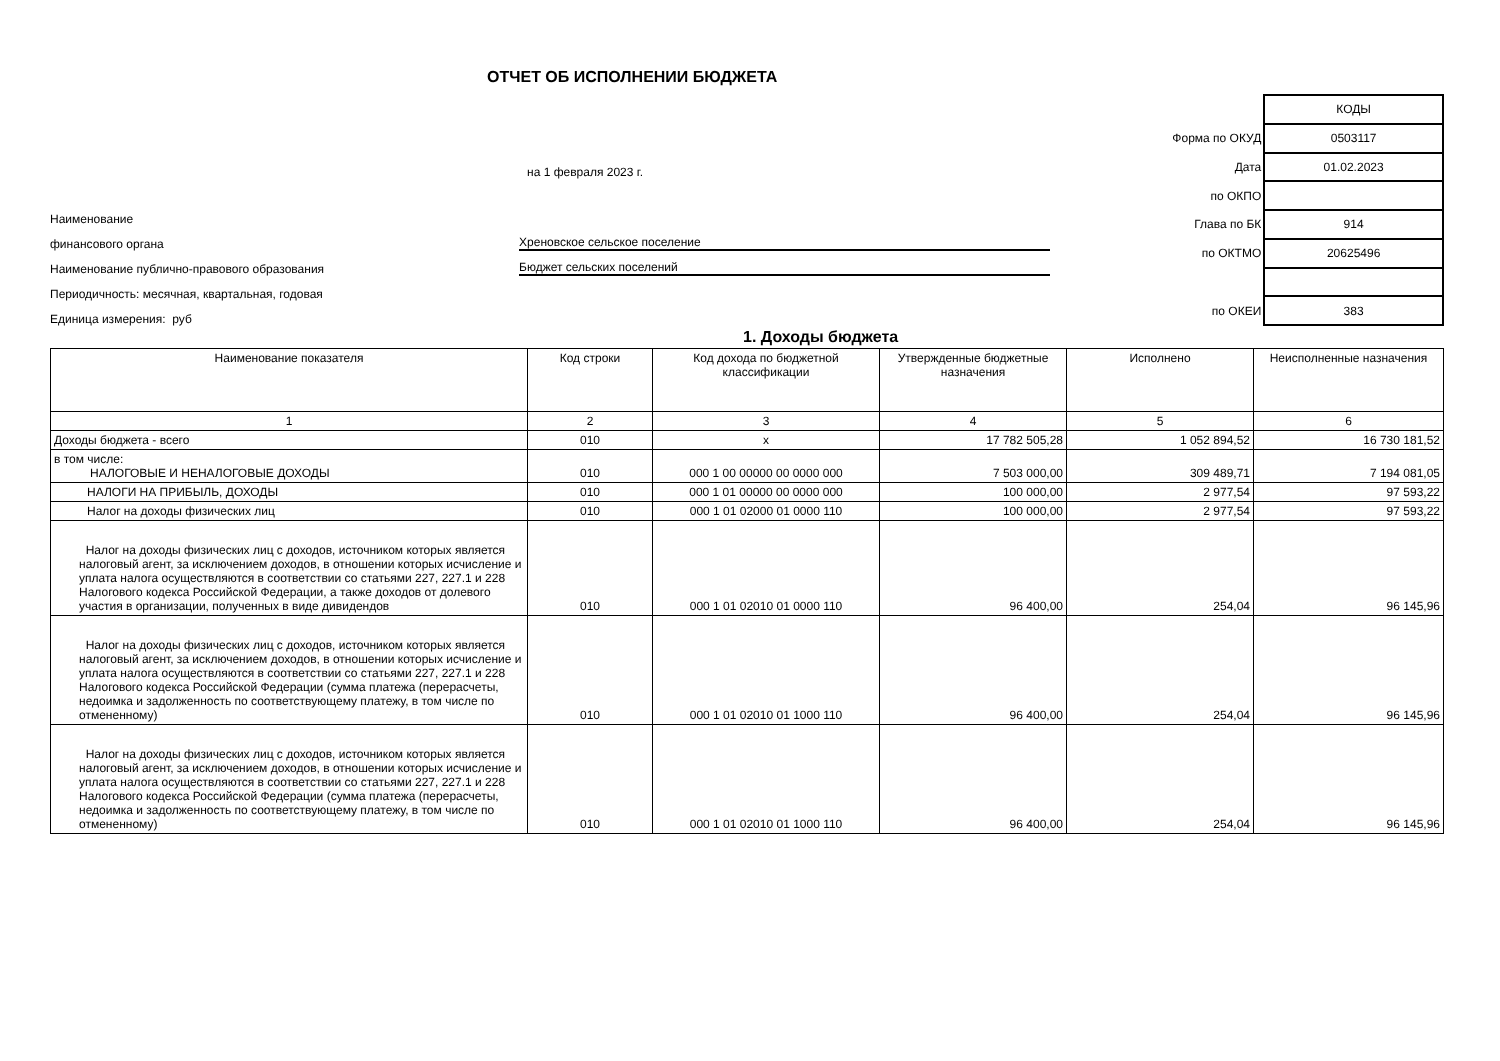ОТЧЕТ ОБ ИСПОЛНЕНИИ БЮДЖЕТА
на 1 февраля 2023 г.
Наименование
финансового органа Хреновское сельское поселение
Наименование публично-правового образования Бюджет сельских поселений
Периодичность: месячная, квартальная, годовая
Единица измерения: руб
| | КОДЫ |
| Форма по ОКУД | 0503117 |
| Дата | 01.02.2023 |
| по ОКПО | |
| Глава по БК | 914 |
| по ОКТМО | 20625496 |
| по ОКЕИ | 383 |
1. Доходы бюджета
| Наименование показателя | Код строки | Код дохода по бюджетной классификации | Утвержденные бюджетные назначения | Исполнено | Неисполненные назначения |
| --- | --- | --- | --- | --- | --- |
| 1 | 2 | 3 | 4 | 5 | 6 |
| Доходы бюджета - всего | 010 | x | 17 782 505,28 | 1 052 894,52 | 16 730 181,52 |
| в том числе: НАЛОГОВЫЕ И НЕНАЛОГОВЫЕ ДОХОДЫ | 010 | 000 1 00 00000 00 0000 000 | 7 503 000,00 | 309 489,71 | 7 194 081,05 |
| НАЛОГИ НА ПРИБЫЛЬ, ДОХОДЫ | 010 | 000 1 01 00000 00 0000 000 | 100 000,00 | 2 977,54 | 97 593,22 |
| Налог на доходы физических лиц | 010 | 000 1 01 02000 01 0000 110 | 100 000,00 | 2 977,54 | 97 593,22 |
| Налог на доходы физических лиц с доходов, источником которых является налоговый агент, за исключением доходов, в отношении которых исчисление и уплата налога осуществляются в соответствии со статьями 227, 227.1 и 228 Налогового кодекса Российской Федерации, а также доходов от долевого участия в организации, полученных в виде дивидендов | 010 | 000 1 01 02010 01 0000 110 | 96 400,00 | 254,04 | 96 145,96 |
| Налог на доходы физических лиц с доходов, источником которых является налоговый агент, за исключением доходов, в отношении которых исчисление и уплата налога осуществляются в соответствии со статьями 227, 227.1 и 228 Налогового кодекса Российской Федерации (сумма платежа (перерасчеты, недоимка и задолженность по соответствующему платежу, в том числе по отмененному) | 010 | 000 1 01 02010 01 1000 110 | 96 400,00 | 254,04 | 96 145,96 |
| Налог на доходы физических лиц с доходов, источником которых является налоговый агент, за исключением доходов, в отношении которых исчисление и уплата налога осуществляются в соответствии со статьями 227, 227.1 и 228 Налогового кодекса Российской Федерации (сумма платежа (перерасчеты, недоимка и задолженность по соответствующему платежу, в том числе по отмененному) | 010 | 000 1 01 02010 01 1000 110 | 96 400,00 | 254,04 | 96 145,96 |